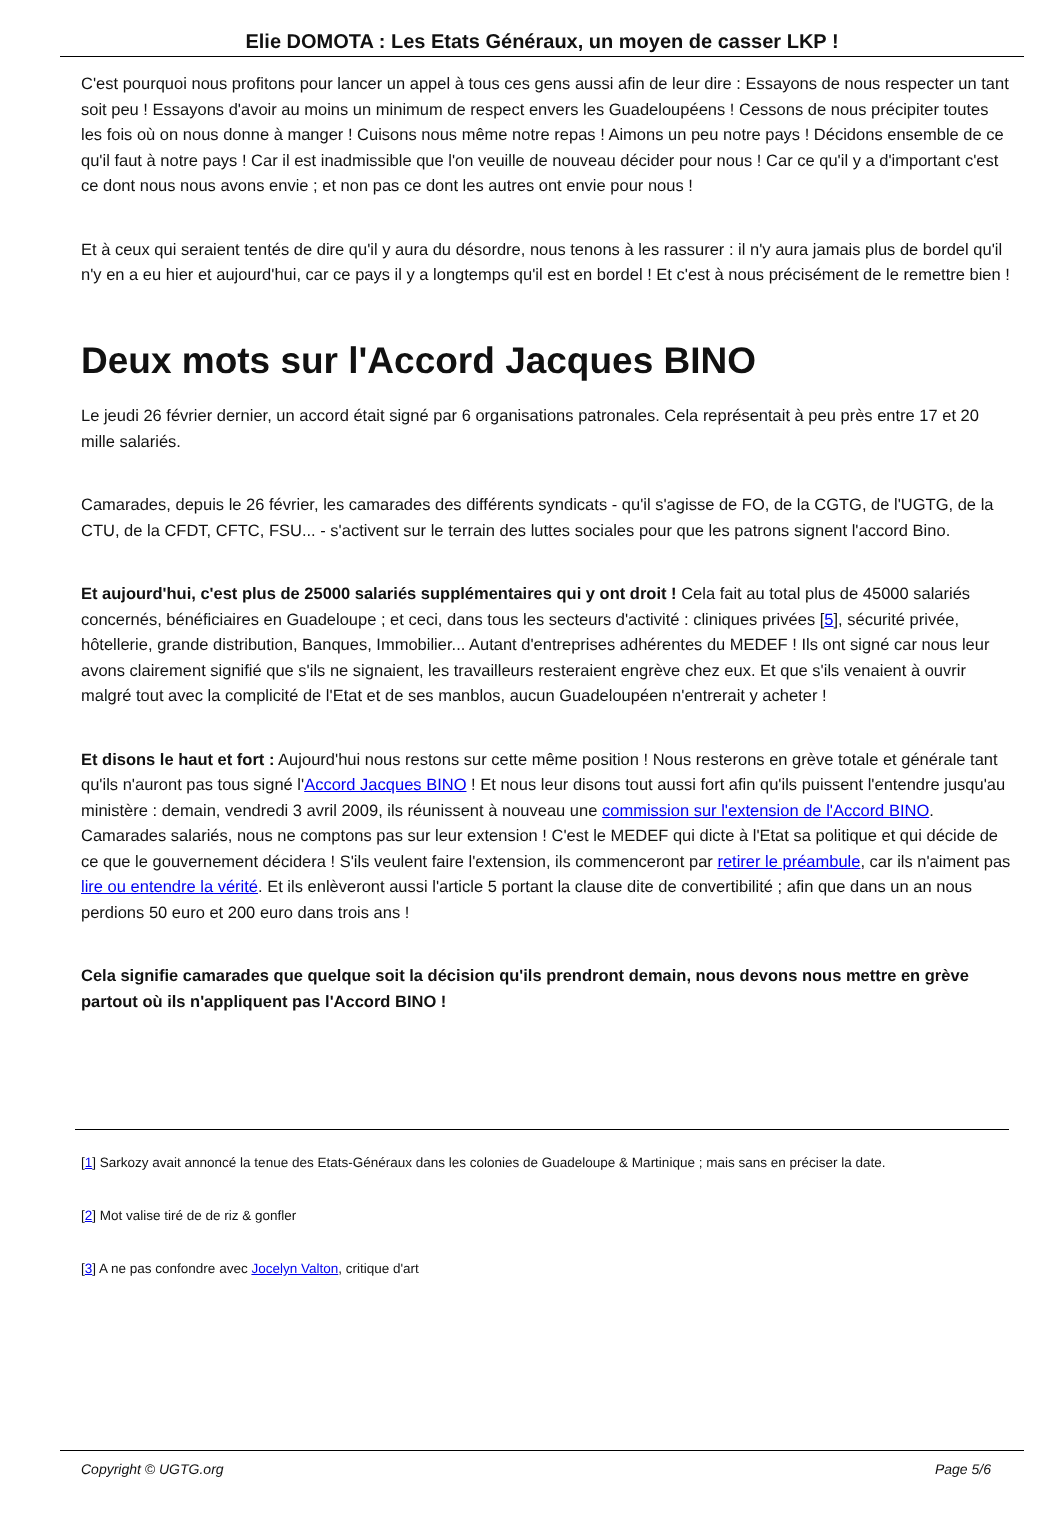Elie DOMOTA : Les Etats Généraux, un moyen de casser LKP !
C'est pourquoi nous profitons pour lancer un appel à tous ces gens aussi afin de leur dire : Essayons de nous respecter un tant soit peu ! Essayons d'avoir au moins un minimum de respect envers les Guadeloupéens ! Cessons de nous précipiter toutes les fois où on nous donne à manger ! Cuisons nous même notre repas ! Aimons un peu notre pays ! Décidons ensemble de ce qu'il faut à notre pays ! Car il est inadmissible que l'on veuille de nouveau décider pour nous ! Car ce qu'il y a d'important c'est ce dont nous nous avons envie ; et non pas ce dont les autres ont envie pour nous !
Et à ceux qui seraient tentés de dire qu'il y aura du désordre, nous tenons à les rassurer : il n'y aura jamais plus de bordel qu'il n'y en a eu hier et aujourd'hui, car ce pays il y a longtemps qu'il est en bordel ! Et c'est à nous précisément de le remettre bien !
Deux mots sur l'Accord Jacques BINO
Le jeudi 26 février dernier, un accord était signé par 6 organisations patronales. Cela représentait à peu près entre 17 et 20 mille salariés.
Camarades, depuis le 26 février, les camarades des différents syndicats - qu'il s'agisse de FO, de la CGTG, de l'UGTG, de la CTU, de la CFDT, CFTC, FSU... - s'activent sur le terrain des luttes sociales pour que les patrons signent l'accord Bino.
Et aujourd'hui, c'est plus de 25000 salariés supplémentaires qui y ont droit ! Cela fait au total plus de 45000 salariés concernés, bénéficiaires en Guadeloupe ; et ceci, dans tous les secteurs d'activité : cliniques privées [5], sécurité privée, hôtellerie, grande distribution, Banques, Immobilier... Autant d'entreprises adhérentes du MEDEF ! Ils ont signé car nous leur avons clairement signifié que s'ils ne signaient, les travailleurs resteraient engrève chez eux. Et que s'ils venaient à ouvrir malgré tout avec la complicité de l'Etat et de ses manblos, aucun Guadeloupéen n'entrerait y acheter !
Et disons le haut et fort : Aujourd'hui nous restons sur cette même position ! Nous resterons en grève totale et générale tant qu'ils n'auront pas tous signé l'Accord Jacques BINO ! Et nous leur disons tout aussi fort afin qu'ils puissent l'entendre jusqu'au ministère : demain, vendredi 3 avril 2009, ils réunissent à nouveau une commission sur l'extension de l'Accord BINO. Camarades salariés, nous ne comptons pas sur leur extension ! C'est le MEDEF qui dicte à l'Etat sa politique et qui décide de ce que le gouvernement décidera ! S'ils veulent faire l'extension, ils commenceront par retirer le préambule, car ils n'aiment pas lire ou entendre la vérité. Et ils enlèveront aussi l'article 5 portant la clause dite de convertibilité ; afin que dans un an nous perdions 50 euro et 200 euro dans trois ans !
Cela signifie camarades que quelque soit la décision qu'ils prendront demain, nous devons nous mettre en grève partout où ils n'appliquent pas l'Accord BINO !
[1] Sarkozy avait annoncé la tenue des Etats-Généraux dans les colonies de Guadeloupe & Martinique ; mais sans en préciser la date.
[2] Mot valise tiré de de riz & gonfler
[3] A ne pas confondre avec Jocelyn Valton, critique d'art
Copyright © UGTG.org Page 5/6